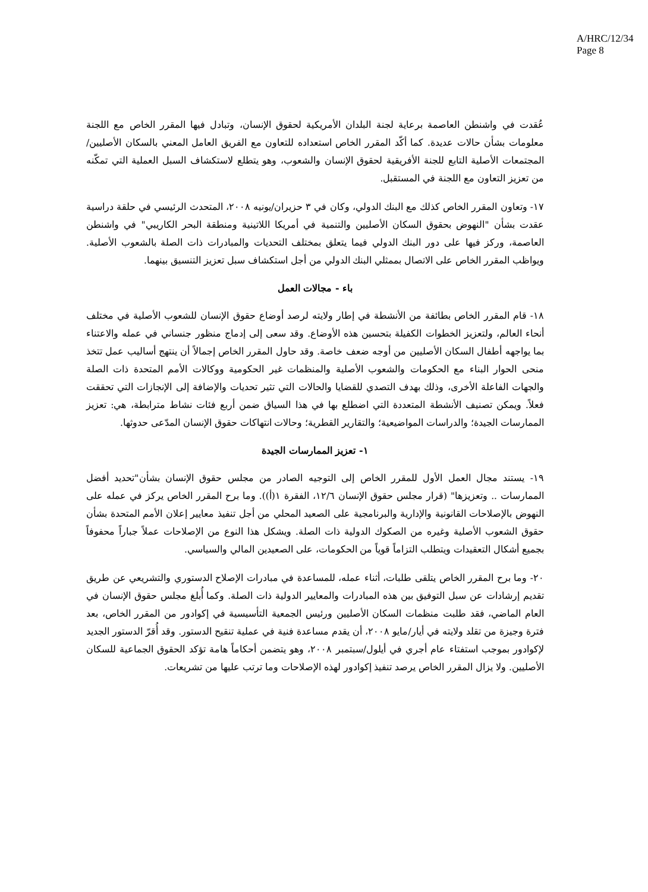A/HRC/12/34
Page 8
عُقدت في واشنطن العاصمة برعاية لجنة البلدان الأمريكية لحقوق الإنسان، وتبادل فيها المقرر الخاص مع اللجنة معلومات بشأن حالات عديدة. كما أكّد المقرر الخاص استعداده للتعاون مع الفريق العامل المعني بالسكان الأصليين/المجتمعات الأصلية التابع للجنة الأفريقية لحقوق الإنسان والشعوب، وهو يتطلع لاستكشاف السبل العملية التي تمكّنه من تعزيز التعاون مع اللجنة في المستقبل.
١٧- وتعاون المقرر الخاص كذلك مع البنك الدولي، وكان في ٣ حزيران/يونيه ٢٠٠٨، المتحدث الرئيسي في حلقة دراسية عقدت بشأن "النهوض بحقوق السكان الأصليين والتنمية في أمريكا اللاتينية ومنطقة البحر الكاريبي" في واشنطن العاصمة، وركز فيها على دور البنك الدولي فيما يتعلق بمختلف التحديات والمبادرات ذات الصلة بالشعوب الأصلية. ويواظب المقرر الخاص على الاتصال بممثلي البنك الدولي من أجل استكشاف سبل تعزيز التنسيق بينهما.
باء - مجالات العمل
١٨- قام المقرر الخاص بطائفة من الأنشطة في إطار ولايته لرصد أوضاع حقوق الإنسان للشعوب الأصلية في مختلف أنحاء العالم، ولتعزيز الخطوات الكفيلة بتحسين هذه الأوضاع. وقد سعى إلى إدماج منظور جنساني في عمله والاعتناء بما يواجهه أطفال السكان الأصليين من أوجه ضعف خاصة. وقد حاول المقرر الخاص إجمالاً أن ينتهج أساليب عمل تتخذ منحى الحوار البناء مع الحكومات والشعوب الأصلية والمنظمات غير الحكومية ووكالات الأمم المتحدة ذات الصلة والجهات الفاعلة الأخرى، وذلك بهدف التصدي للقضايا والحالات التي تثير تحديات والإضافة إلى الإنجازات التي تحققت فعلاً. ويمكن تصنيف الأنشطة المتعددة التي اضطلع بها في هذا السياق ضمن أربع فئات نشاط مترابطة، هي: تعزيز الممارسات الجيدة؛ والدراسات المواضيعية؛ والتقارير القطرية؛ وحالات انتهاكات حقوق الإنسان المدّعى حدوثها.
١- تعزيز الممارسات الجيدة
١٩- يستند مجال العمل الأول للمقرر الخاص إلى التوجيه الصادر من مجلس حقوق الإنسان بشأن"تحديد أفضل الممارسات .. وتعزيزها" (قرار مجلس حقوق الإنسان ١٢/٦، الفقرة ١(أ)). وما برح المقرر الخاص يركز في عمله على النهوض بالإصلاحات القانونية والإدارية والبرنامجية على الصعيد المحلي من أجل تنفيذ معايير إعلان الأمم المتحدة بشأن حقوق الشعوب الأصلية وغيره من الصكوك الدولية ذات الصلة. ويشكل هذا النوع من الإصلاحات عملاً جباراً محفوفاً بجميع أشكال التعقيدات ويتطلب التزاماً قوياً من الحكومات، على الصعيدين المالي والسياسي.
٢٠- وما برح المقرر الخاص يتلقى طلبات، أثناء عمله، للمساعدة في مبادرات الإصلاح الدستوري والتشريعي عن طريق تقديم إرشادات عن سبل التوفيق بين هذه المبادرات والمعايير الدولية ذات الصلة. وكما أُبلغ مجلس حقوق الإنسان في العام الماضي، فقد طلبت منظمات السكان الأصليين ورئيس الجمعية التأسيسية في إكوادور من المقرر الخاص، بعد فترة وجيزة من تقلد ولايته في أيار/مايو ٢٠٠٨، أن يقدم مساعدة فنية في عملية تنقيح الدستور. وقد أُقرّ الدستور الجديد لإكوادور بموجب استفتاء عام أجري في أيلول/سبتمبر ٢٠٠٨، وهو يتضمن أحكاماً هامة تؤكد الحقوق الجماعية للسكان الأصليين. ولا يزال المقرر الخاص يرصد تنفيذ إكوادور لهذه الإصلاحات وما ترتب عليها من تشريعات.